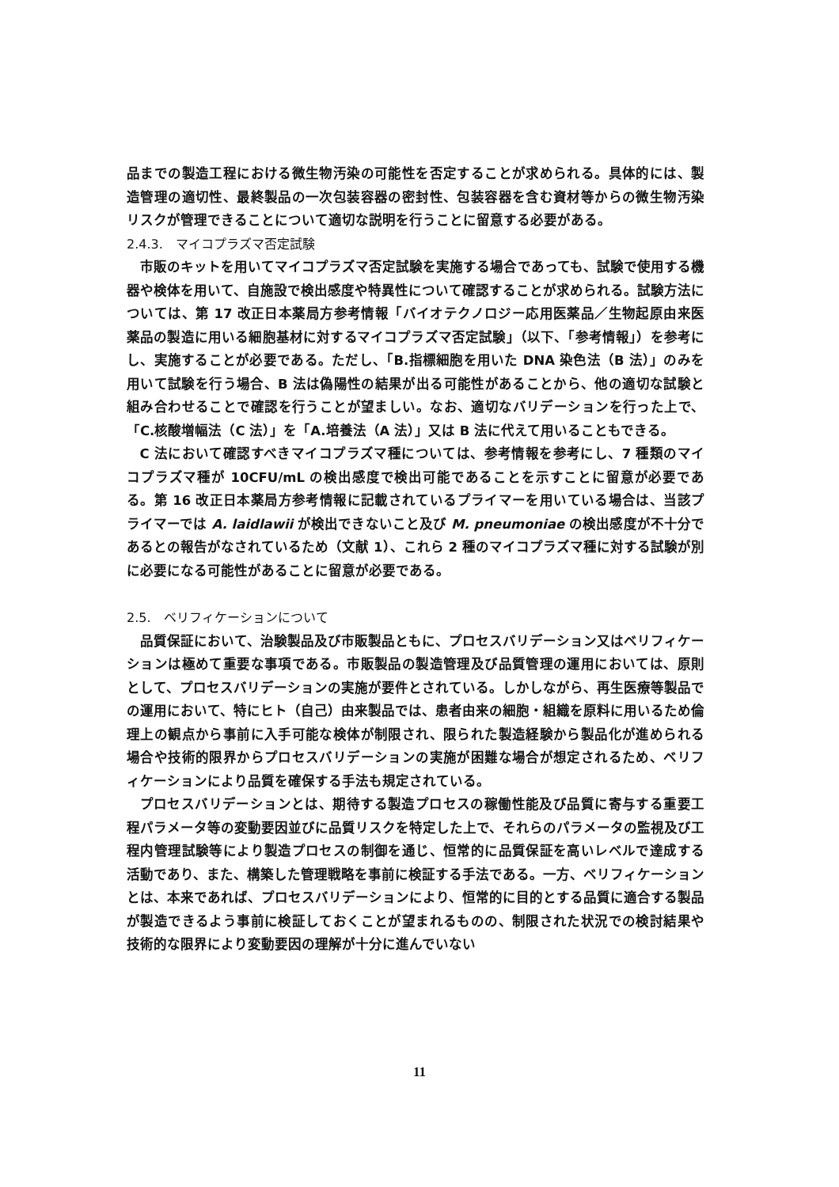品までの製造工程における微生物汚染の可能性を否定することが求められる。具体的には、製造管理の適切性、最終製品の一次包装容器の密封性、包装容器を含む資材等からの微生物汚染リスクが管理できることについて適切な説明を行うことに留意する必要がある。
2.4.3.　マイコプラズマ否定試験
市販のキットを用いてマイコプラズマ否定試験を実施する場合であっても、試験で使用する機器や検体を用いて、自施設で検出感度や特異性について確認することが求められる。試験方法については、第 17 改正日本薬局方参考情報「バイオテクノロジー応用医薬品／生物起原由来医薬品の製造に用いる細胞基材に対するマイコプラズマ否定試験」（以下、「参考情報」）を参考にし、実施することが必要である。ただし、「B.指標細胞を用いた DNA 染色法（B 法）」のみを用いて試験を行う場合、B 法は偽陽性の結果が出る可能性があることから、他の適切な試験と組み合わせることで確認を行うことが望ましい。なお、適切なバリデーションを行った上で、「C.核酸増幅法（C 法）」を「A.培養法（A 法）」又は B 法に代えて用いることもできる。
C 法において確認すべきマイコプラズマ種については、参考情報を参考にし、7 種類のマイコプラズマ種が 10CFU/mL の検出感度で検出可能であることを示すことに留意が必要である。第 16 改正日本薬局方参考情報に記載されているプライマーを用いている場合は、当該プライマーでは A. laidlawii が検出できないこと及び M. pneumoniae の検出感度が不十分であるとの報告がなされているため（文献 1）、これら 2 種のマイコプラズマ種に対する試験が別に必要になる可能性があることに留意が必要である。
2.5.　ベリフィケーションについて
品質保証において、治験製品及び市販製品ともに、プロセスバリデーション又はベリフィケーションは極めて重要な事項である。市販製品の製造管理及び品質管理の運用においては、原則として、プロセスバリデーションの実施が要件とされている。しかしながら、再生医療等製品での運用において、特にヒト（自己）由来製品では、患者由来の細胞・組織を原料に用いるため倫理上の観点から事前に入手可能な検体が制限され、限られた製造経験から製品化が進められる場合や技術的限界からプロセスバリデーションの実施が困難な場合が想定されるため、ベリフィケーションにより品質を確保する手法も規定されている。
プロセスバリデーションとは、期待する製造プロセスの稼働性能及び品質に寄与する重要工程パラメータ等の変動要因並びに品質リスクを特定した上で、それらのパラメータの監視及び工程内管理試験等により製造プロセスの制御を通じ、恒常的に品質保証を高いレベルで達成する活動であり、また、構築した管理戦略を事前に検証する手法である。一方、ベリフィケーションとは、本来であれば、プロセスバリデーションにより、恒常的に目的とする品質に適合する製品が製造できるよう事前に検証しておくことが望まれるものの、制限された状況での検討結果や技術的な限界により変動要因の理解が十分に進んでいない
11